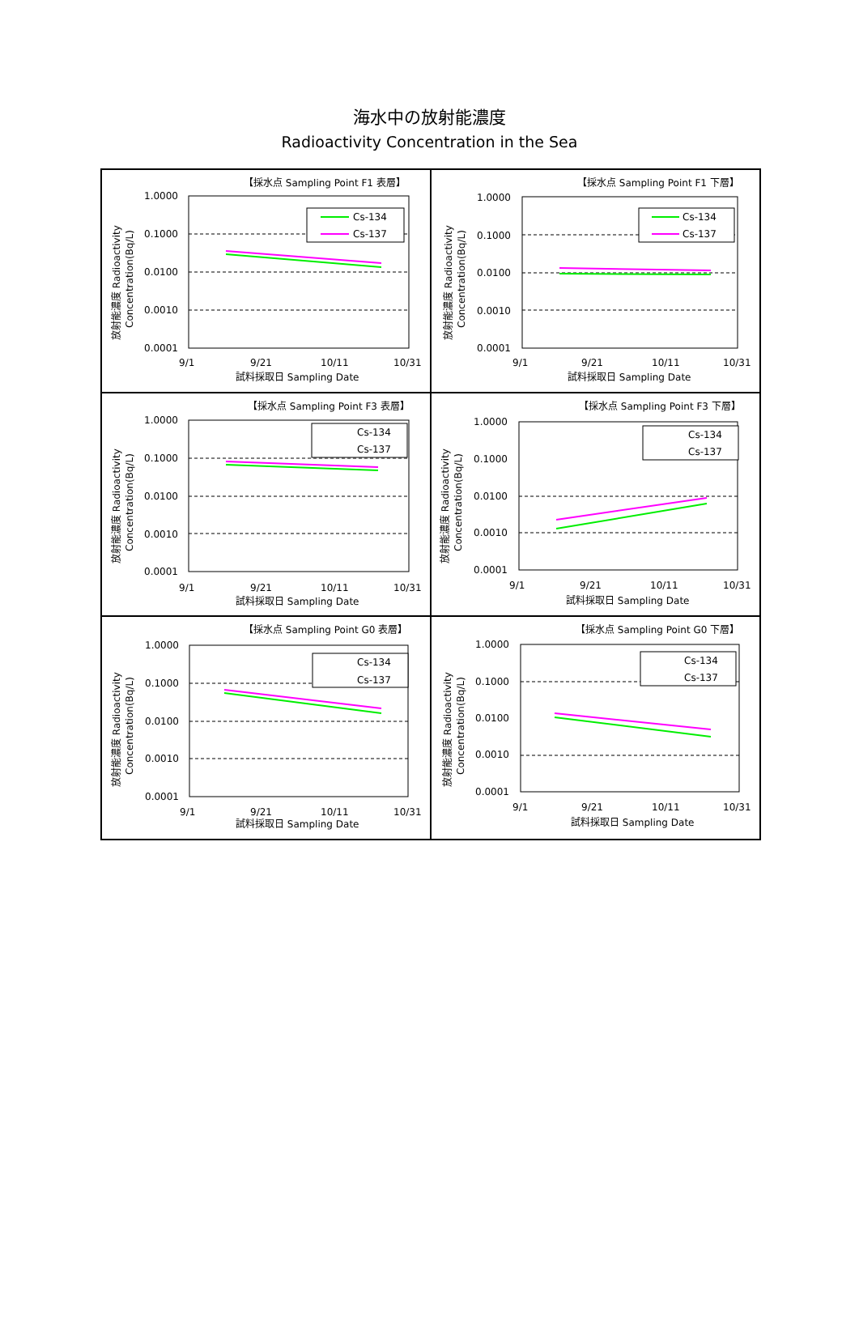海水中の放射能濃度
Radioactivity Concentration in the Sea
【採水点 Sampling Point F1 表層】
1.0000
0.1000
0.0100
0.0010
0.0001
Cs-134
Cs-137
9/1
9/21
10/11
10/31
試料採取日 Sampling Date
放射能濃度 Radioactivity
Concentration(Bq/L)
【採水点 Sampling Point F1 下層】
1.0000
0.1000
0.0100
0.0010
0.0001
Cs-134
Cs-137
9/1
9/21
10/11
10/31
試料採取日 Sampling Date
放射能濃度 Radioactivity
Concentration(Bq/L)
【採水点 Sampling Point F3 表層】
1.0000
0.1000
0.0100
0.0010
0.0001
Cs-134
Cs-137
9/1
9/21
10/11
10/31
試料採取日 Sampling Date
放射能濃度 Radioactivity
Concentration(Bq/L)
【採水点 Sampling Point F3 下層】
1.0000
0.1000
0.0100
0.0010
0.0001
Cs-134
Cs-137
9/1
9/21
10/11
10/31
試料採取日 Sampling Date
放射能濃度 Radioactivity
Concentration(Bq/L)
【採水点 Sampling Point G0 表層】
1.0000
0.1000
0.0100
0.0010
0.0001
Cs-134
Cs-137
9/1
9/21
10/11
10/31
試料採取日 Sampling Date
放射能濃度 Radioactivity
Concentration(Bq/L)
【採水点 Sampling Point G0 下層】
1.0000
0.1000
0.0100
0.0010
0.0001
Cs-134
Cs-137
9/1
9/21
10/11
10/31
試料採取日 Sampling Date
放射能濃度 Radioactivity
Concentration(Bq/L)